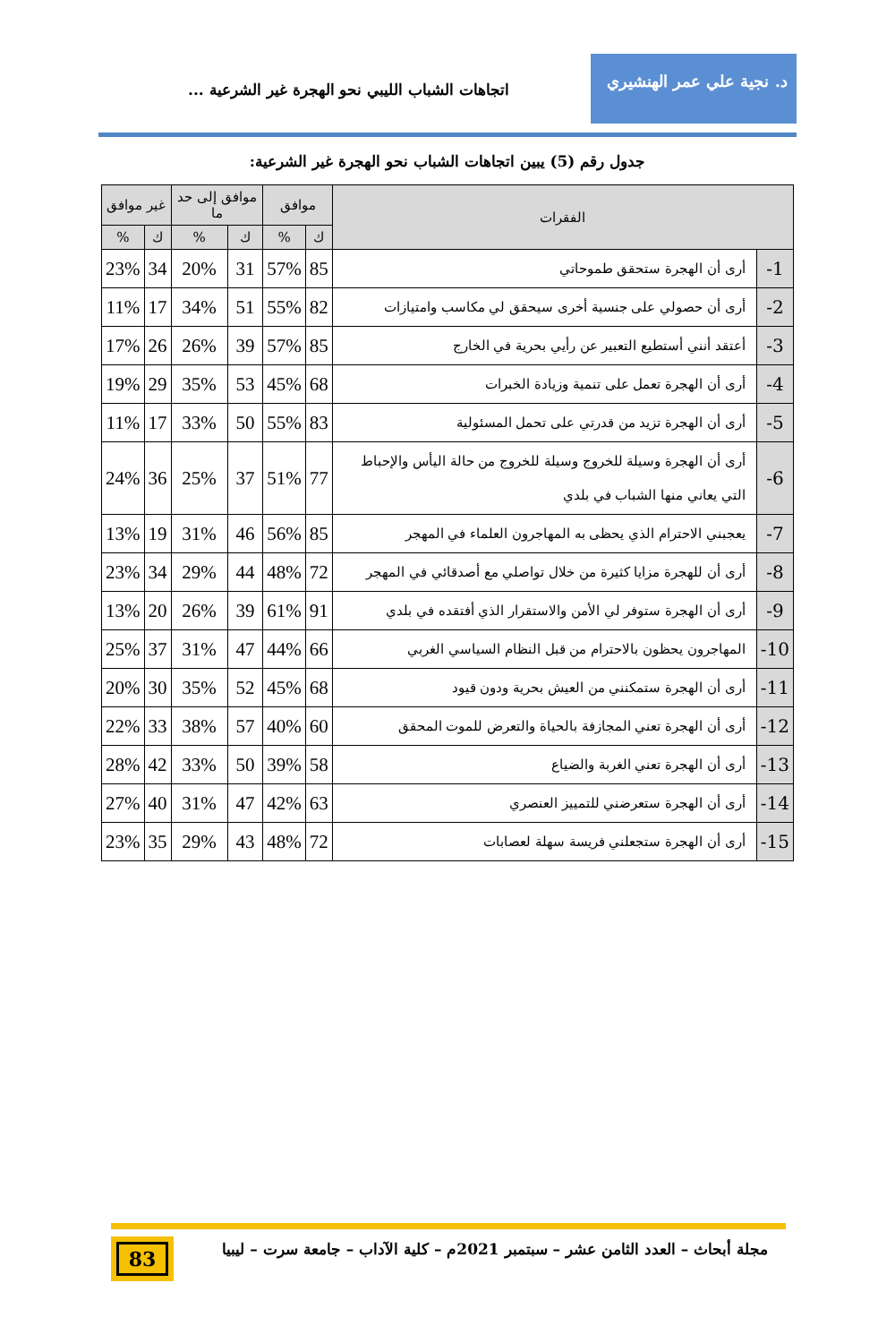د. نجية علي عمر الهنشيري
اتجاهات الشباب الليبي نحو الهجرة غير الشرعية ...
جدول رقم (5) يبين اتجاهات الشباب نحو الهجرة غير الشرعية:
| الفقرات | | موافق | | موافق إلى حد ما | | غير موافق | |
| --- | --- | --- | --- | --- | --- | --- | --- |
| | | ك | % | ك | % | ك | % |
| 1- | أرى أن الهجرة ستحقق طموحاتي | 85 | 57% | 31 | 20% | 34 | 23% |
| 2- | أرى أن حصولي على جنسية أخرى سيحقق لي مكاسب وامتيازات | 82 | 55% | 51 | 34% | 17 | 11% |
| 3- | أعتقد أنني أستطيع التعبير عن رأيي بحرية في الخارج | 85 | 57% | 39 | 26% | 26 | 17% |
| 4- | أرى أن الهجرة تعمل على تنمية وزيادة الخبرات | 68 | 45% | 53 | 35% | 29 | 19% |
| 5- | أرى أن الهجرة تزيد من قدرتي على تحمل المسئولية | 83 | 55% | 50 | 33% | 17 | 11% |
| 6- | أرى أن الهجرة وسيلة للخروج وسيلة للخروج من حالة اليأس والإحباط التي يعاني منها الشباب في بلدي | 77 | 51% | 37 | 25% | 36 | 24% |
| 7- | يعجبني الاحترام الذي يحظى به المهاجرون العلماء في المهجر | 85 | 56% | 46 | 31% | 19 | 13% |
| 8- | أرى أن للهجرة مزايا كثيرة من خلال تواصلي مع أصدقائي في المهجر | 72 | 48% | 44 | 29% | 34 | 23% |
| 9- | أرى أن الهجرة ستوفر لي الأمن والاستقرار الذي أفتقده في بلدي | 91 | 61% | 39 | 26% | 20 | 13% |
| 10- | المهاجرون يحظون بالاحترام من قبل النظام السياسي الغربي | 66 | 44% | 47 | 31% | 37 | 25% |
| 11- | أرى أن الهجرة ستمكنني من العيش بحرية ودون قيود | 68 | 45% | 52 | 35% | 30 | 20% |
| 12- | أرى أن الهجرة تعني المجازفة بالحياة والتعرض للموت المحقق | 60 | 40% | 57 | 38% | 33 | 22% |
| 13- | أرى أن الهجرة تعني الغربة والضياع | 58 | 39% | 50 | 33% | 42 | 28% |
| 14- | أرى أن الهجرة ستعرضني للتمييز العنصري | 63 | 42% | 47 | 31% | 40 | 27% |
| 15- | أرى أن الهجرة ستجعلني فريسة سهلة لعصابات | 72 | 48% | 43 | 29% | 35 | 23% |
مجلة أبحاث – العدد الثامن عشر – سبتمبر 2021م – كلية الآداب – جامعة سرت – ليبيا
83